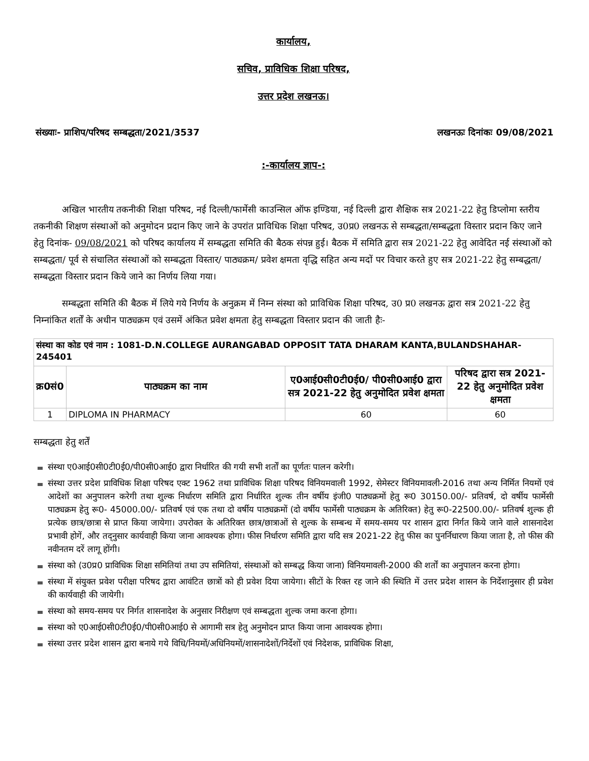कार्यालय,
सचिव, प्राविधिक शिक्षा परिषद,
उत्तर प्रदेश लखनऊ।
संख्याः- प्राशिप/परिषद सम्बद्धता/2021/3537 लखनऊः दिनांकः 09/08/2021
:-कार्यालय ज्ञाप-:
अखिल भारतीय तकनीकी शिक्षा परिषद, नई दिल्ली/फार्मेसी काउन्सिल ऑफ इण्डिया, नई दिल्ली द्वारा शैक्षिक सत्र 2021-22 हेतु डिप्लोमा स्तरीय तकनीकी शिक्षण संस्थाओं को अनुमोदन प्रदान किए जाने के उपरांत प्राविधिक शिक्षा परिषद, उ0प्र0 लखनऊ से सम्बद्धता/सम्बद्धता विस्तार प्रदान किए जाने हेतु दिनांक- 09/08/2021 को परिषद कार्यालय में सम्बद्धता समिति की बैठक संपन्न हुई। बैठक में समिति द्वारा सत्र 2021-22 हेतु आवेदित नई संस्थाओं को सम्बद्धता/ पूर्व से संचालित संस्थाओं को सम्बद्धता विस्तार/ पाठ्यक्रम/ प्रवेश क्षमता वृद्धि सहित अन्य मदों पर विचार करते हुए सत्र 2021-22 हेतु सम्बद्धता/ सम्बद्धता विस्तार प्रदान किये जाने का निर्णय लिया गया।
सम्बद्धता समिति की बैठक में लिये गये निर्णय के अनुक्रम में निम्न संस्था को प्राविधिक शिक्षा परिषद, उ0 प्र0 लखनऊ द्वारा सत्र 2021-22 हेतु निम्नांकित शर्तों के अधीन पाठ्यक्रम एवं उसमें अंकित प्रवेश क्षमता हेतु सम्बद्धता विस्तार प्रदान की जाती हैः-
| संस्था का कोड एवं नाम : 1081-D.N.COLLEGE AURANGABAD OPPOSIT TATA DHARAM KANTA,BULANDSHAHAR-245401 | | | |
| क्र0सं0 | पाठ्यक्रम का नाम | ए0आई0सी0टी0ई0/ पी0सी0आई0 द्वारा सत्र 2021-22 हेतु अनुमोदित प्रवेश क्षमता | परिषद द्वारा सत्र 2021-22 हेतु अनुमोदित प्रवेश क्षमता |
| 1 | DIPLOMA IN PHARMACY | 60 | 60 |
सम्बद्धता हेतु शर्तें
संस्था ए0आई0सी0टी0ई0/पी0सी0आई0 द्वारा निर्धारित की गयी सभी शर्तों का पूर्णतः पालन करेगी।
संस्था उत्तर प्रदेश प्राविधिक शिक्षा परिषद एक्ट 1962 तथा प्राविधिक शिक्षा परिषद विनियमवाली 1992, सेमेस्टर विनियमावली-2016 तथा अन्य निर्मित नियमों एवं आदेशों का अनुपालन करेगी तथा शुल्क निर्धारण समिति द्वारा निर्धारित शुल्क तीन वर्षीय इंजी0 पाठ्यक्रमों हेतु रू0 30150.00/- प्रतिवर्ष, दो वर्षीय फार्मेसी पाठ्यक्रम हेतु रू0- 45000.00/- प्रतिवर्ष एवं एक तथा दो वर्षीय पाठ्यक्रमों (दो वर्षीय फार्मेसी पाठ्यक्रम के अतिरिक्त) हेतु रू0-22500.00/- प्रतिवर्ष शुल्क ही प्रत्येक छात्र/छात्रा से प्राप्त किया जायेगा। उपरोक्त के अतिरिक्त छात्र/छात्राओं से शुल्क के सम्बन्ध में समय-समय पर शासन द्वारा निर्गत किये जाने वाले शासनादेश प्रभावी होगें, और तद्नुसार कार्यवाही किया जाना आवश्यक होगा। फीस निर्धारण समिति द्वारा यदि सत्र 2021-22 हेतु फीस का पुनर्निधारण किया जाता है, तो फीस की नवीनतम दरें लागू होंगी।
संस्था को (उ0प्र0 प्राविधिक शिक्षा समितियां तथा उप समितियां, संस्थाओं को सम्बद्ध किया जाना) विनियमावली-2000 की शर्तों का अनुपालन करना होगा।
संस्था में संयुक्त प्रवेश परीक्षा परिषद द्वारा आवंटित छात्रों को ही प्रवेश दिया जायेगा। सीटों के रिक्त रह जाने की स्थिति में उत्तर प्रदेश शासन के निर्देशानुसार ही प्रवेश की कार्यवाही की जायेगी।
संस्था को समय-समय पर निर्गत शासनादेश के अनुसार निरीक्षण एवं सम्बद्धता शुल्क जमा करना होगा।
संस्था को ए0आई0सी0टी0ई0/पी0सी0आई0 से आगामी सत्र हेतु अनुमोदन प्राप्त किया जाना आवश्यक होगा।
संस्था उत्तर प्रदेश शासन द्वारा बनाये गये विधि/नियमों/अधिनियमों/शासनादेशों/निर्देशों एवं निदेशक, प्राविधिक शिक्षा,